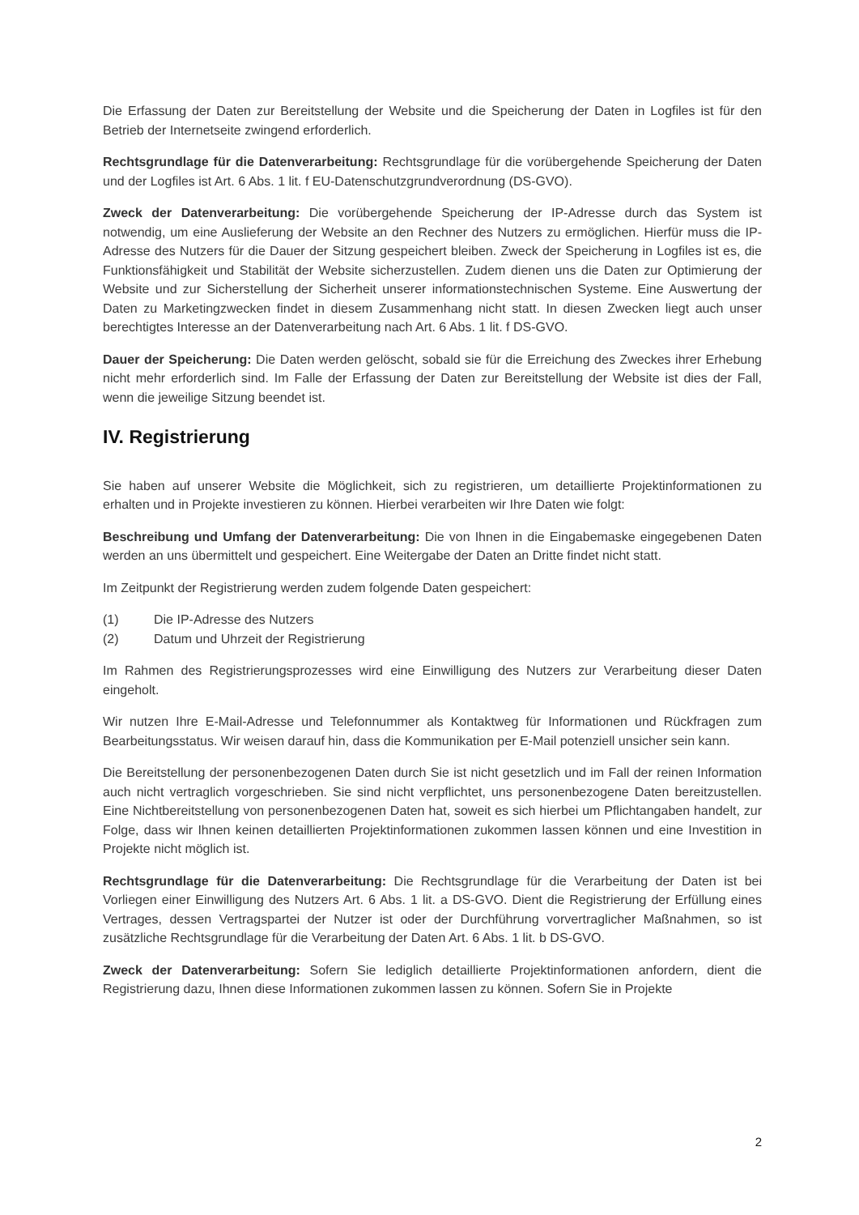Die Erfassung der Daten zur Bereitstellung der Website und die Speicherung der Daten in Logfiles ist für den Betrieb der Internetseite zwingend erforderlich.
Rechtsgrundlage für die Datenverarbeitung: Rechtsgrundlage für die vorübergehende Speicherung der Daten und der Logfiles ist Art. 6 Abs. 1 lit. f EU-Datenschutzgrundverordnung (DS-GVO).
Zweck der Datenverarbeitung: Die vorübergehende Speicherung der IP-Adresse durch das System ist notwendig, um eine Auslieferung der Website an den Rechner des Nutzers zu ermöglichen. Hierfür muss die IP-Adresse des Nutzers für die Dauer der Sitzung gespeichert bleiben. Zweck der Speicherung in Logfiles ist es, die Funktionsfähigkeit und Stabilität der Website sicherzustellen. Zudem dienen uns die Daten zur Optimierung der Website und zur Sicherstellung der Sicherheit unserer informationstechnischen Systeme. Eine Auswertung der Daten zu Marketingzwecken findet in diesem Zusammenhang nicht statt. In diesen Zwecken liegt auch unser berechtigtes Interesse an der Datenverarbeitung nach Art. 6 Abs. 1 lit. f DS-GVO.
Dauer der Speicherung: Die Daten werden gelöscht, sobald sie für die Erreichung des Zweckes ihrer Erhebung nicht mehr erforderlich sind. Im Falle der Erfassung der Daten zur Bereitstellung der Website ist dies der Fall, wenn die jeweilige Sitzung beendet ist.
IV. Registrierung
Sie haben auf unserer Website die Möglichkeit, sich zu registrieren, um detaillierte Projektinformationen zu erhalten und in Projekte investieren zu können. Hierbei verarbeiten wir Ihre Daten wie folgt:
Beschreibung und Umfang der Datenverarbeitung: Die von Ihnen in die Eingabemaske eingegebenen Daten werden an uns übermittelt und gespeichert. Eine Weitergabe der Daten an Dritte findet nicht statt.
Im Zeitpunkt der Registrierung werden zudem folgende Daten gespeichert:
(1) Die IP-Adresse des Nutzers
(2) Datum und Uhrzeit der Registrierung
Im Rahmen des Registrierungsprozesses wird eine Einwilligung des Nutzers zur Verarbeitung dieser Daten eingeholt.
Wir nutzen Ihre E-Mail-Adresse und Telefonnummer als Kontaktweg für Informationen und Rückfragen zum Bearbeitungsstatus. Wir weisen darauf hin, dass die Kommunikation per E-Mail potenziell unsicher sein kann.
Die Bereitstellung der personenbezogenen Daten durch Sie ist nicht gesetzlich und im Fall der reinen Information auch nicht vertraglich vorgeschrieben. Sie sind nicht verpflichtet, uns personenbezogene Daten bereitzustellen. Eine Nichtbereitstellung von personenbezogenen Daten hat, soweit es sich hierbei um Pflichtangaben handelt, zur Folge, dass wir Ihnen keinen detaillierten Projektinformationen zukommen lassen können und eine Investition in Projekte nicht möglich ist.
Rechtsgrundlage für die Datenverarbeitung: Die Rechtsgrundlage für die Verarbeitung der Daten ist bei Vorliegen einer Einwilligung des Nutzers Art. 6 Abs. 1 lit. a DS-GVO. Dient die Registrierung der Erfüllung eines Vertrages, dessen Vertragspartei der Nutzer ist oder der Durchführung vorvertraglicher Maßnahmen, so ist zusätzliche Rechtsgrundlage für die Verarbeitung der Daten Art. 6 Abs. 1 lit. b DS-GVO.
Zweck der Datenverarbeitung: Sofern Sie lediglich detaillierte Projektinformationen anfordern, dient die Registrierung dazu, Ihnen diese Informationen zukommen lassen zu können. Sofern Sie in Projekte
2